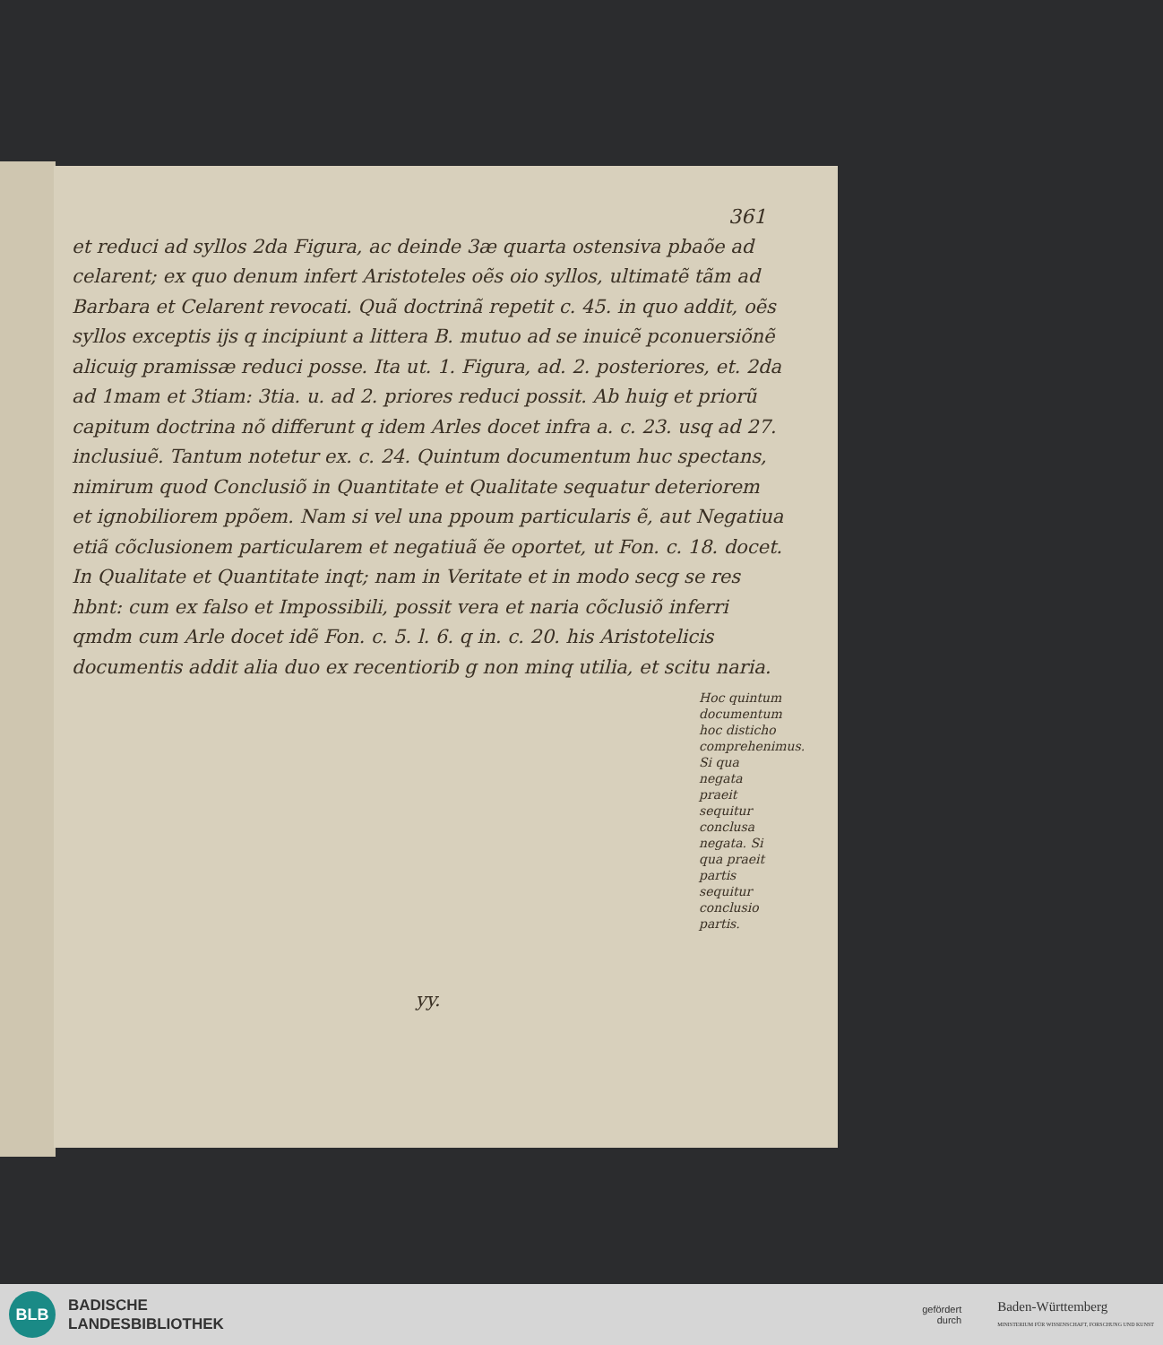361
et reduci ad syllos 2da Figura, ac deinde 3æ quarta ostensiva pbaõe ad celarent; ex quo denum infert Aristoteles oẽs oio syllos, ultimatẽ tãm ad Barbara et Celarent revocati. Quã doctrinã repetit c. 45. in quo addit, oẽs syllos exceptis ijs q incipiunt a littera B. mutuo ad se inuicẽ pconuersiõnẽ alicuig pramissæ reduci posse. Ita ut. 1. Figura, ad. 2. posteriores, et. 2da ad 1mam et 3tiam: 3tia. u. ad 2. priores reduci possit. Ab huig et priorũ capitum doctrina nõ differunt q idem Arles docet infra a. c. 23. usq ad 27. inclusiuẽ. Tantum notetur ex. c. 24. Quintum documentum huc spectans, nimirum quod Conclusiõ in Quantitate et Qualitate sequatur deteriorem et ignobiliorem ppõem. Nam si vel una ppoum particularis ẽ, aut Negatiua etiã cõclusionem particularem et negatiuã ẽe oportet, ut Fon. c. 18. docet. In Qualitate et Quantitate inqt; nam in Veritate et in modo secg se res hbnt: cum ex falso et Impossibili, possit vera et naria cõclusiõ inferri qmdm cum Arle docet idẽ Fon. c. 5. l. 6. q in. c. 20. his Aristotelicis documentis addit alia duo ex recentiorib g non minq utilia, et scitu naria.
Hoc quintum documentum hoc disticho comprehenimus. Si qua negata praeit sequitur conclusa negata. Si qua praeit partis sequitur conclusio partis.
yy.
BLB
BADISCHE
LANDESBIBLIOTHEK
gefördert
durch
Baden-Württemberg
MINISTERIUM FÜR WISSENSCHAFT, FORSCHUNG UND KUNST